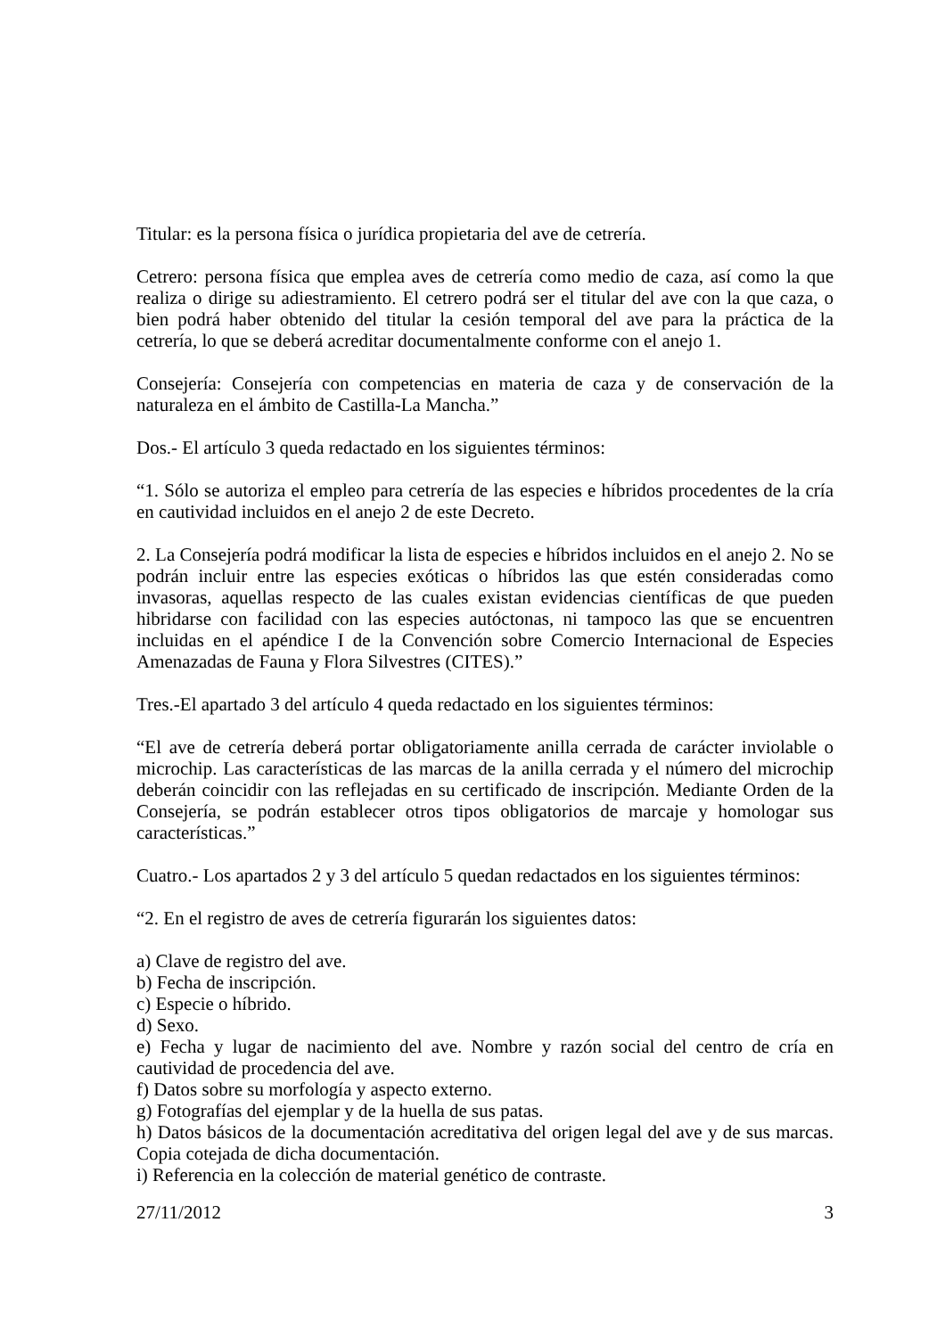Titular: es la persona física o jurídica propietaria del ave de cetrería.
Cetrero: persona física que emplea aves de cetrería como medio de caza, así como la que realiza o dirige su adiestramiento. El cetrero podrá ser el titular del ave con la que caza, o bien podrá haber obtenido del titular la cesión temporal del ave para la práctica de la cetrería, lo que se deberá acreditar documentalmente conforme con el anejo 1.
Consejería: Consejería con competencias en materia de caza y de conservación de la naturaleza en el ámbito de Castilla-La Mancha.”
Dos.- El artículo 3 queda redactado en los siguientes términos:
“1. Sólo se autoriza el empleo para cetrería de las especies e híbridos procedentes de la cría en cautividad incluidos en el anejo 2 de este Decreto.
2. La Consejería podrá modificar la lista de especies e híbridos incluidos en el anejo 2. No se podrán incluir entre las especies exóticas o híbridos las que estén consideradas como invasoras, aquellas respecto de las cuales existan evidencias científicas de que pueden hibridarse con facilidad con las especies autóctonas, ni tampoco las que se encuentren incluidas en el apéndice I de la Convención sobre Comercio Internacional de Especies Amenazadas de Fauna y Flora Silvestres (CITES).”
Tres.-El apartado 3 del artículo 4 queda redactado en los siguientes términos:
“El ave de cetrería deberá portar obligatoriamente anilla cerrada de carácter inviolable o microchip. Las características de las marcas de la anilla cerrada y el número del microchip deberán coincidir con las reflejadas en su certificado de inscripción. Mediante Orden de la Consejería, se podrán establecer otros tipos obligatorios de marcaje y homologar sus características.”
Cuatro.- Los apartados 2 y 3 del artículo 5 quedan redactados en los siguientes términos:
“2. En el registro de aves de cetrería figurarán los siguientes datos:
a) Clave de registro del ave.
b) Fecha de inscripción.
c) Especie o híbrido.
d) Sexo.
e) Fecha y lugar de nacimiento del ave. Nombre y razón social del centro de cría en cautividad de procedencia del ave.
f) Datos sobre su morfología y aspecto externo.
g) Fotografías del ejemplar y de la huella de sus patas.
h) Datos básicos de la documentación acreditativa del origen legal del ave y de sus marcas. Copia cotejada de dicha documentación.
i) Referencia en la colección de material genético de contraste.
27/11/2012 3